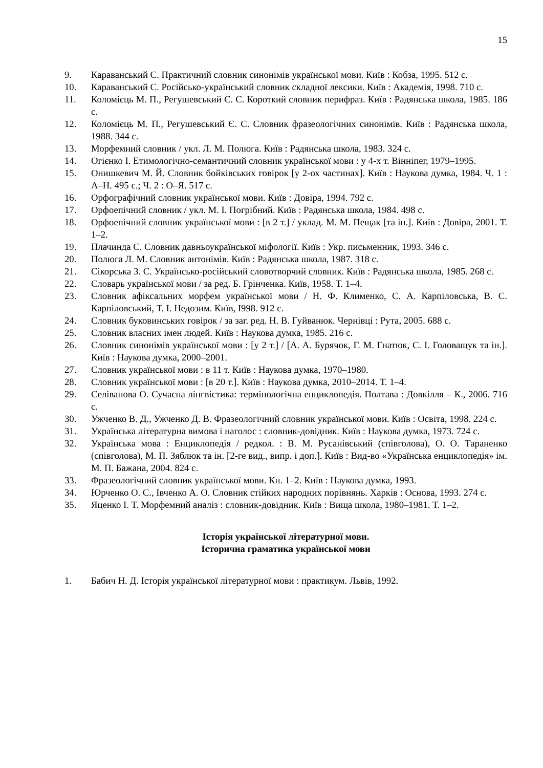15
9. Караванський С. Практичний словник синонімів української мови. Київ : Кобза, 1995. 512 с.
10. Караванський С. Російсько-український словник складної лексики. Київ : Академія, 1998. 710 с.
11. Коломієць М. П., Регушевський Є. С. Короткий словник перифраз. Київ : Радянська школа, 1985. 186 с.
12. Коломієць М. П., Регушевський Є. С. Словник фразеологічних синонімів. Київ : Радянська школа, 1988. 344 с.
13. Морфемний словник / укл. Л. М. Полюга. Київ : Радянська школа, 1983. 324 с.
14. Огієнко І. Етимологічно-семантичний словник української мови : у 4-х т. Вінніпег, 1979–1995.
15. Онишкевич М. Й. Словник бойківських говірок [у 2-ох частинах]. Київ : Наукова думка, 1984. Ч. 1 : А–Н. 495 с.; Ч. 2 : О–Я. 517 с.
16. Орфографічний словник української мови. Київ : Довіра, 1994. 792 с.
17. Орфоепічний словник / укл. М. І. Погрібний. Київ : Радянська школа, 1984. 498 с.
18. Орфоепічний словник української мови : [в 2 т.] / уклад. М. М. Пещак [та ін.]. Київ : Довіра, 2001. Т. 1–2.
19. Плачинда С. Словник давньоукраїнської міфології. Київ : Укр. письменник, 1993. 346 с.
20. Полюга Л. М. Словник антонімів. Київ : Радянська школа, 1987. 318 с.
21. Сікорська З. С. Українсько-російський словотворчий словник. Київ : Радянська школа, 1985. 268 с.
22. Словарь української мови / за ред. Б. Грінченка. Київ, 1958. Т. 1–4.
23. Словник афіксальних морфем української мови / Н. Ф. Клименко, С. А. Карпіловська, В. С. Карпіловський, Т. І. Недозим. Київ, І998. 912 с.
24. Словник буковинських говірок / за заг. ред. Н. В. Гуйванюк. Чернівці : Рута, 2005. 688 с.
25. Словник власних імен людей. Київ : Наукова думка, 1985. 216 с.
26. Словник синонімів української мови : [у 2 т.] / [А. А. Бурячок, Г. М. Гнатюк, С. І. Головащук та ін.]. Київ : Наукова думка, 2000–2001.
27. Словник української мови : в 11 т. Київ : Наукова думка, 1970–1980.
28. Словник української мови : [в 20 т.]. Київ : Наукова думка, 2010–2014. Т. 1–4.
29. Селіванова О. Сучасна лінгвістика: термінологічна енциклопедія. Полтава : Довкілля – К., 2006. 716 с.
30. Ужченко В. Д., Ужченко Д. В. Фразеологічний словник української мови. Київ : Освіта, 1998. 224 с.
31. Українська літературна вимова і наголос : словник-довідник. Київ : Наукова думка, 1973. 724 с.
32. Українська мова : Енциклопедія / редкол. : В. М. Русанівський (співголова), О. О. Тараненко (співголова), М. П. Зяблюк та ін. [2-ге вид., випр. і доп.]. Київ : Вид-во «Українська енциклопедія» ім. М. П. Бажана, 2004. 824 с.
33. Фразеологічний словник української мови. Кн. 1–2. Київ : Наукова думка, 1993.
34. Юрченко О. С., Івченко А. О. Словник стійких народних порівнянь. Харків : Основа, 1993. 274 с.
35. Яценко І. Т. Морфемний аналіз : словник-довідник. Київ : Вища школа, 1980–1981. Т. 1–2.
Історія української літературної мови.
Історична граматика української мови
1. Бабич Н. Д. Історія української літературної мови : практикум. Львів, 1992.